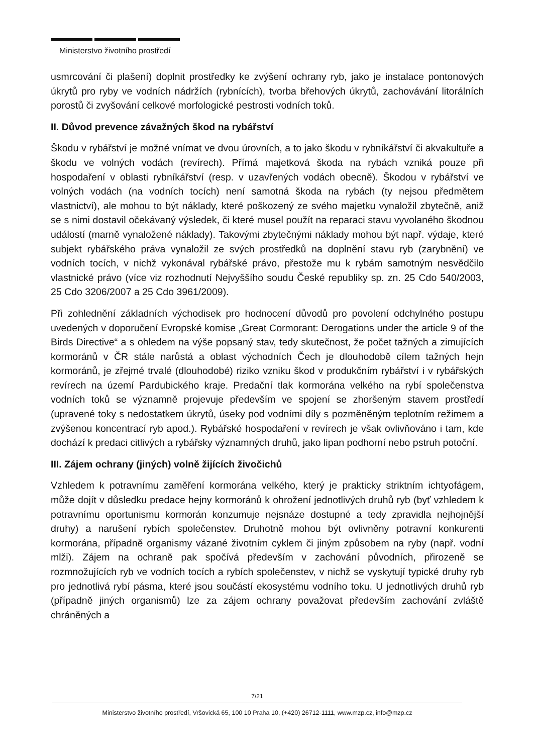Ministerstvo životního prostředí
usmrcování či plašení) doplnit prostředky ke zvýšení ochrany ryb, jako je instalace pontonových úkrytů pro ryby ve vodních nádržích (rybnících), tvorba břehových úkrytů, zachovávání litorálních porostů či zvyšování celkové morfologické pestrosti vodních toků.
II. Důvod prevence závažných škod na rybářství
Škodu v rybářství je možné vnímat ve dvou úrovních, a to jako škodu v rybníkářství či akvakultuře a škodu ve volných vodách (revírech). Přímá majetková škoda na rybách vzniká pouze při hospodaření v oblasti rybníkářství (resp. v uzavřených vodách obecně). Škodou v rybářství ve volných vodách (na vodních tocích) není samotná škoda na rybách (ty nejsou předmětem vlastnictví), ale mohou to být náklady, které poškozený ze svého majetku vynaložil zbytečně, aniž se s nimi dostavil očekávaný výsledek, či které musel použít na reparaci stavu vyvolaného škodnou událostí (marně vynaložené náklady). Takovými zbytečnými náklady mohou být např. výdaje, které subjekt rybářského práva vynaložil ze svých prostředků na doplnění stavu ryb (zarybnění) ve vodních tocích, v nichž vykonával rybářské právo, přestože mu k rybám samotným nesvědčilo vlastnické právo (více viz rozhodnutí Nejvyššího soudu České republiky sp. zn. 25 Cdo 540/2003, 25 Cdo 3206/2007 a 25 Cdo 3961/2009).
Při zohlednění základních východisek pro hodnocení důvodů pro povolení odchylného postupu uvedených v doporučení Evropské komise „Great Cormorant: Derogations under the article 9 of the Birds Directive“ a s ohledem na výše popsaný stav, tedy skutečnost, že počet tažných a zimujících kormoránů v ČR stále narůstá a oblast východních Čech je dlouhodobě cílem tažných hejn kormoránů, je zřejmé trvalé (dlouhodobé) riziko vzniku škod v produkčním rybářství i v rybářských revírech na území Pardubického kraje. Predační tlak kormorána velkého na rybí společenstva vodních toků se významně projevuje především ve spojení se zhoršeným stavem prostředí (upravené toky s nedostatkem úkrytů, úseky pod vodními díly s pozměněným teplotním režimem a zvýšenou koncentrací ryb apod.). Rybářské hospodaření v revírech je však ovlivňováno i tam, kde dochází k predaci citlivých a rybářsky významných druhů, jako lipan podhorní nebo pstruh potoční.
III. Zájem ochrany (jiných) volně žijících živočichů
Vzhledem k potravnímu zaměření kormorána velkého, který je prakticky striktním ichtyofágem, může dojít v důsledku predace hejny kormoránů k ohrožení jednotlivých druhů ryb (byť vzhledem k potravnímu oportunismu kormorán konzumuje nejsnáze dostupné a tedy zpravidla nejhojnější druhy) a narušení rybích společenstev. Druhotně mohou být ovlivněny potravní konkurenti kormorána, případně organismy vázané životním cyklem či jiným způsobem na ryby (např. vodní mlži). Zájem na ochraně pak spočívá především v zachování původních, přirozeně se rozmnožujících ryb ve vodních tocích a rybích společenstev, v nichž se vyskytují typické druhy ryb pro jednotlivá rybí pásma, které jsou součástí ekosystému vodního toku. U jednotlivých druhů ryb (případně jiných organismů) lze za zájem ochrany považovat především zachování zvláště chráněných a
7/21
Ministerstvo životního prostředí, Vršovická 65, 100 10 Praha 10, (+420) 26712-1111, www.mzp.cz, info@mzp.cz